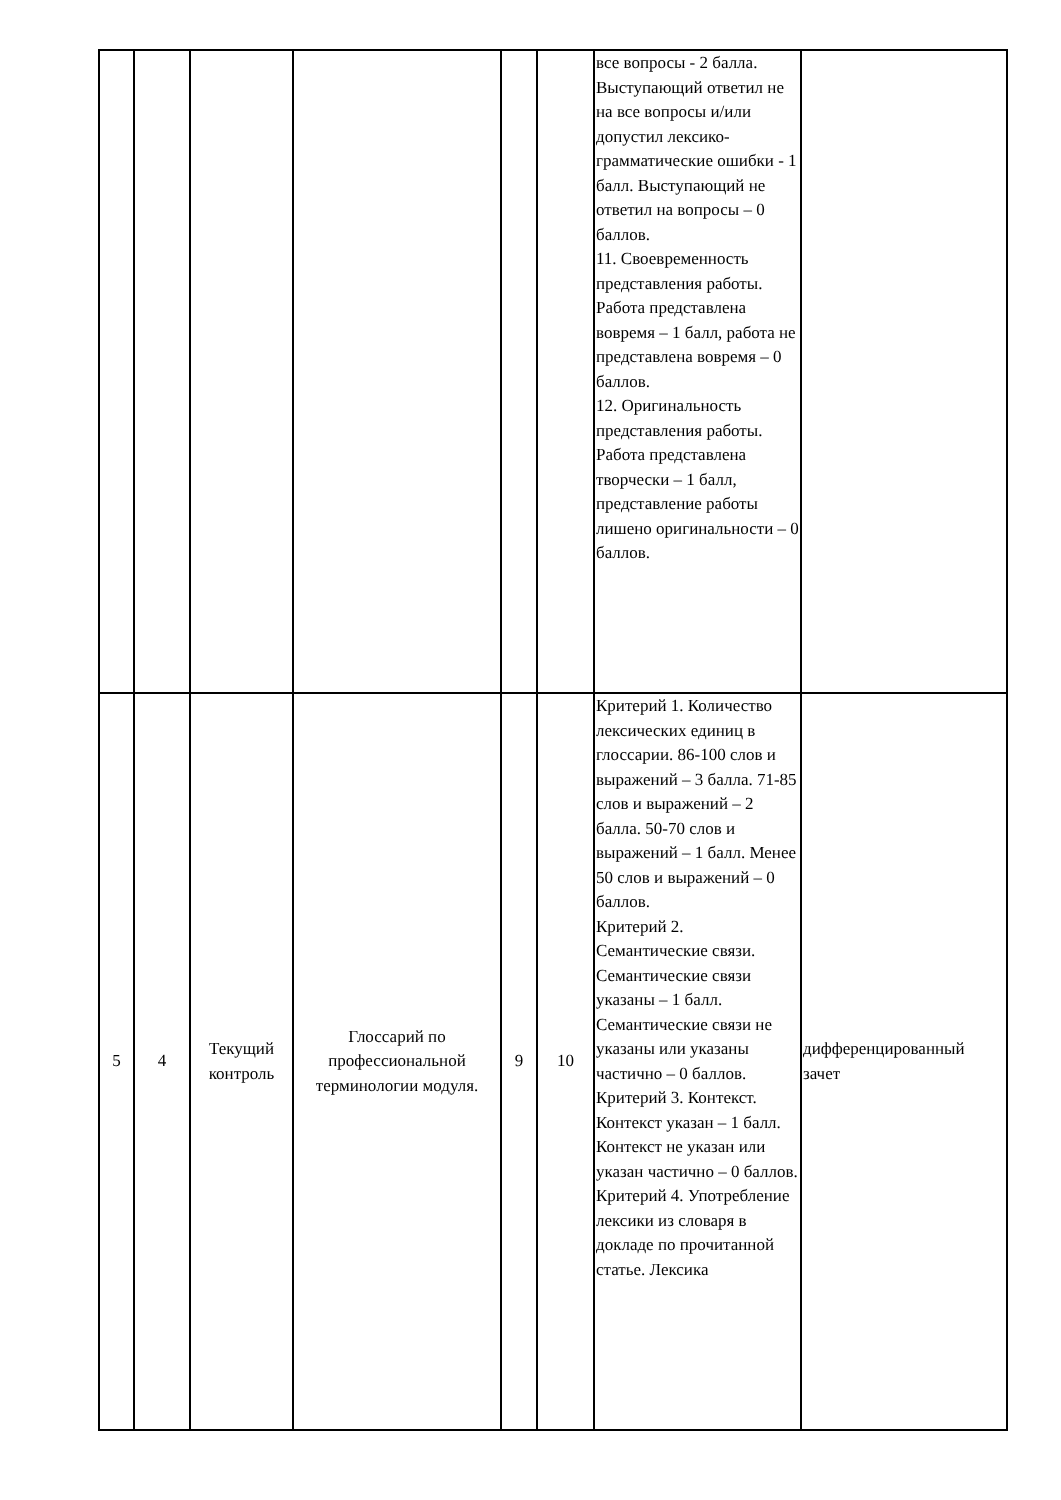| | | | | | | все вопросы - 2 балла. Выступающий ответил не на все вопросы и/или допустил лексико-грамматические ошибки - 1 балл. Выступающий не ответил на вопросы – 0 баллов. 11. Своевременность представления работы. Работа представлена вовремя – 1 балл, работа не представлена вовремя – 0 баллов. 12. Оригинальность представления работы. Работа представлена творчески – 1 балл, представление работы лишено оригинальности – 0 баллов. | |
| 5 | 4 | Текущий контроль | Глоссарий по профессиональной терминологии модуля. | 9 | 10 | Критерий 1. Количество лексических единиц в глоссарии. 86-100 слов и выражений – 3 балла. 71-85 слов и выражений – 2 балла. 50-70 слов и выражений – 1 балл. Менее 50 слов и выражений – 0 баллов. Критерий 2. Семантические связи. Семантические связи указаны – 1 балл. Семантические связи не указаны или указаны частично – 0 баллов. Критерий 3. Контекст. Контекст указан – 1 балл. Контекст не указан или указан частично – 0 баллов. Критерий 4. Употребление лексики из словаря в докладе по прочитанной статье. Лексика | дифференцированный зачет |